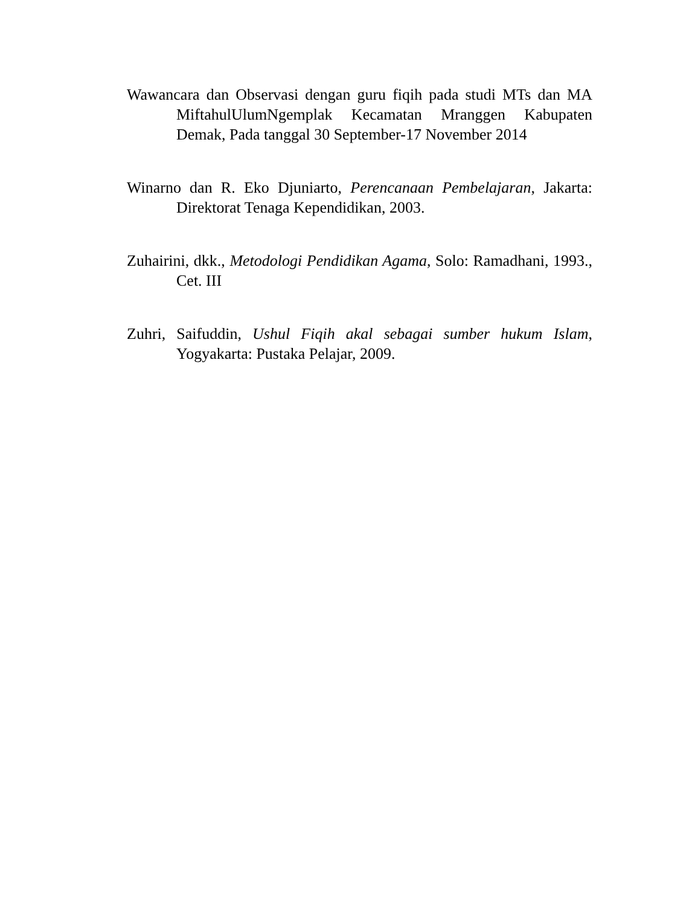Wawancara dan Observasi dengan guru fiqih pada studi MTs dan MA MiftahulUlumNgemplak Kecamatan Mranggen Kabupaten Demak, Pada tanggal 30 September-17 November 2014
Winarno dan R. Eko Djuniarto, Perencanaan Pembelajaran, Jakarta: Direktorat Tenaga Kependidikan, 2003.
Zuhairini, dkk., Metodologi Pendidikan Agama, Solo: Ramadhani, 1993., Cet. III
Zuhri, Saifuddin, Ushul Fiqih akal sebagai sumber hukum Islam, Yogyakarta: Pustaka Pelajar, 2009.